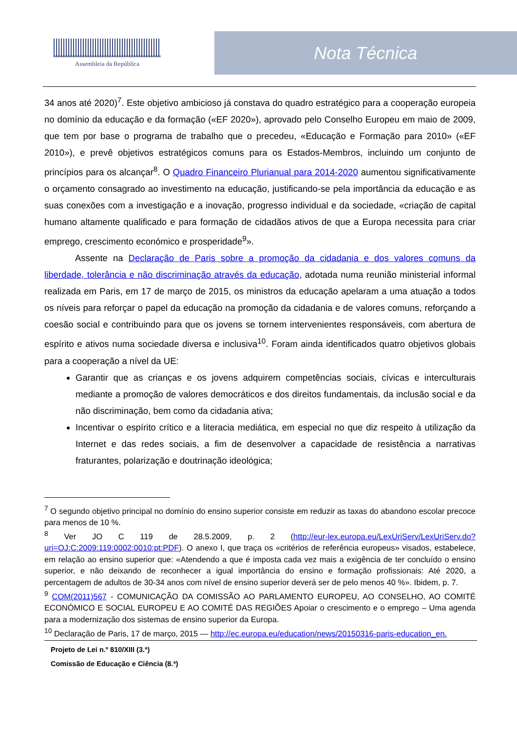Assembleia da República
Nota Técnica
34 anos até 2020)<sup>7</sup>. Este objetivo ambicioso já constava do quadro estratégico para a cooperação europeia no domínio da educação e da formação («EF 2020»), aprovado pelo Conselho Europeu em maio de 2009, que tem por base o programa de trabalho que o precedeu, «Educação e Formação para 2010» («EF 2010»), e prevê objetivos estratégicos comuns para os Estados-Membros, incluindo um conjunto de princípios para os alcançar<sup>8</sup>. O Quadro Financeiro Plurianual para 2014-2020 aumentou significativamente o orçamento consagrado ao investimento na educação, justificando-se pela importância da educação e as suas conexões com a investigação e a inovação, progresso individual e da sociedade, «criação de capital humano altamente qualificado e para formação de cidadãos ativos de que a Europa necessita para criar emprego, crescimento económico e prosperidade<sup>9</sup>».
Assente na Declaração de Paris sobre a promoção da cidadania e dos valores comuns da liberdade, tolerância e não discriminação através da educação, adotada numa reunião ministerial informal realizada em Paris, em 17 de março de 2015, os ministros da educação apelaram a uma atuação a todos os níveis para reforçar o papel da educação na promoção da cidadania e de valores comuns, reforçando a coesão social e contribuindo para que os jovens se tornem intervenientes responsáveis, com abertura de espírito e ativos numa sociedade diversa e inclusiva<sup>10</sup>. Foram ainda identificados quatro objetivos globais para a cooperação a nível da UE:
Garantir que as crianças e os jovens adquirem competências sociais, cívicas e interculturais mediante a promoção de valores democráticos e dos direitos fundamentais, da inclusão social e da não discriminação, bem como da cidadania ativa;
Incentivar o espírito crítico e a literacia mediática, em especial no que diz respeito à utilização da Internet e das redes sociais, a fim de desenvolver a capacidade de resistência a narrativas fraturantes, polarização e doutrinação ideológica;
<sup>7</sup> O segundo objetivo principal no domínio do ensino superior consiste em reduzir as taxas do abandono escolar precoce para menos de 10 %.
<sup>8</sup> Ver JO C 119 de 28.5.2009, p. 2 (http://eur-lex.europa.eu/LexUriServ/LexUriServ.do?uri=OJ:C:2009:119:0002:0010:pt:PDF). O anexo I, que traça os «critérios de referência europeus» visados, estabelece, em relação ao ensino superior que: «Atendendo a que é imposta cada vez mais a exigência de ter concluído o ensino superior, e não deixando de reconhecer a igual importância do ensino e formação profissionais: Até 2020, a percentagem de adultos de 30-34 anos com nível de ensino superior deverá ser de pelo menos 40 %». Ibidem, p. 7.
<sup>9</sup> COM(2011)567 - COMUNICAÇÃO DA COMISSÃO AO PARLAMENTO EUROPEU, AO CONSELHO, AO COMITÉ ECONÓMICO E SOCIAL EUROPEU E AO COMITÉ DAS REGIÕES Apoiar o crescimento e o emprego – Uma agenda para a modernização dos sistemas de ensino superior da Europa.
<sup>10</sup> Declaração de Paris, 17 de março, 2015 — http://ec.europa.eu/education/news/20150316-paris-education_en.
Projeto de Lei n.º 810/XIII (3.ª)
Comissão de Educação e Ciência (8.ª)